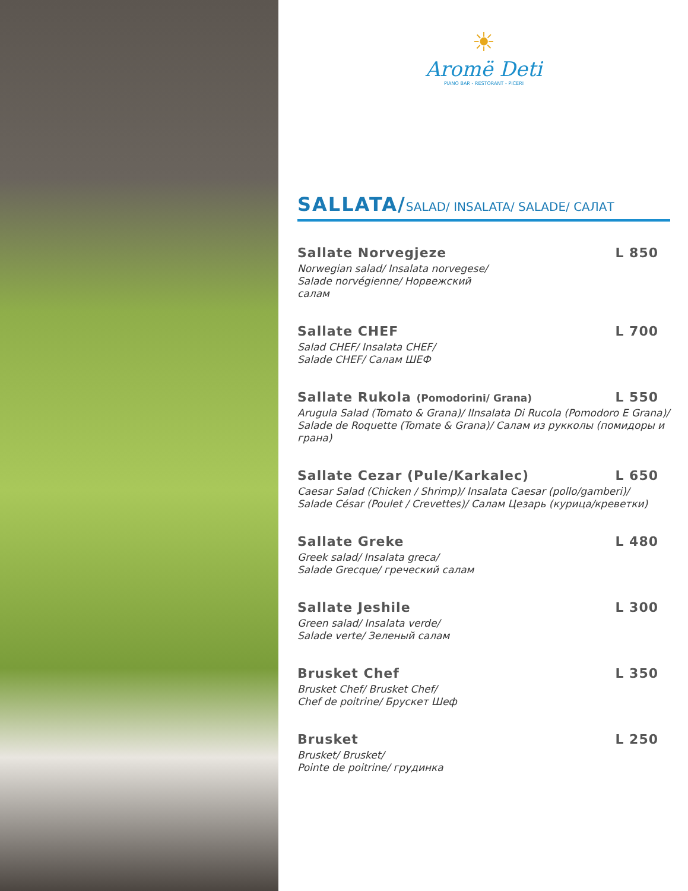☀
Aromë Deti
PIANO BAR - RESTORANT - PICERI
SALLATA/SALAD/ INSALATA/ SALADE/ САЛАТ
Sallate Norvegjeze L 850
Norwegian salad/ Insalata norvegese/
Salade norvégienne/ Норвежский
салам
Sallate CHEF L 700
Salad CHEF/ Insalata CHEF/
Salade CHEF/ Салам ШЕФ
Sallate Rukola (Pomodorini/ Grana) L 550
Arugula Salad (Tomato & Grana)/ IInsalata Di Rucola (Pomodoro E Grana)/ Salade de Roquette (Tomate & Grana)/ Салам из рукколы (помидоры и грана)
Sallate Cezar (Pule/Karkalec) L 650
Caesar Salad (Chicken / Shrimp)/ Insalata Caesar (pollo/gamberi)/
Salade César (Poulet / Crevettes)/ Салам Цезарь (курица/креветки)
Sallate Greke L 480
Greek salad/ Insalata greca/
Salade Grecque/ греческий салам
Sallate Jeshile L 300
Green salad/ Insalata verde/
Salade verte/ Зеленый салам
Brusket Chef L 350
Brusket Chef/ Brusket Chef/
Chef de poitrine/ Брускет Шеф
Brusket L 250
Brusket/ Brusket/
Pointe de poitrine/ грудинка